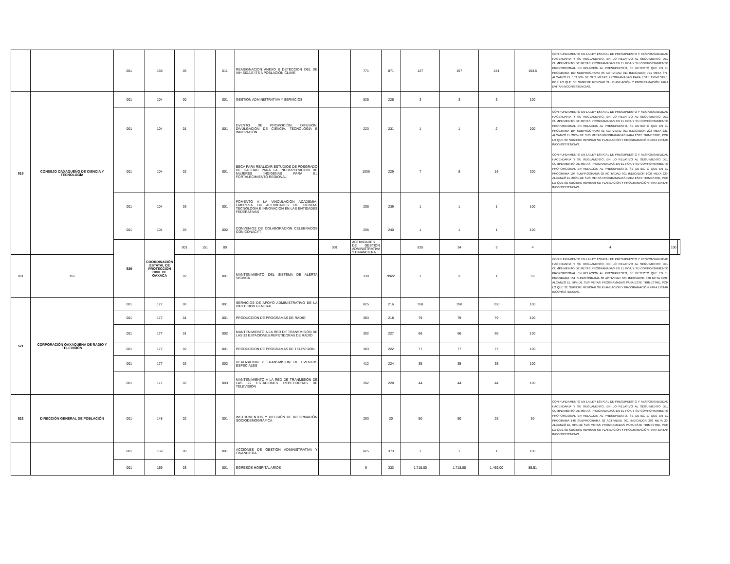| | | 001 | 169 | 05 | | 011 | REASIGNACION ANEXO 8 DETECCION DEL DE VIH SIDA E ITS A POBLACION CLAVE | | 771 | 871 | 127 | 157 | 241 | 153.5 | CON FUNDAMENTO EN LA LEY ESTATAL DE PRESUPUESTO Y RESPONSABILIDAD HACENDARIA Y SU REGLAMENTO, EN LO RELATIVO AL SEGUIMIENTO DEL CUMPLIMIENTO DE METAS PROGRAMADAS EN EL POA Y SU COMPORTAMIENTO PROPORCIONAL EN RELACIÓN AL PRESUPUESTO, SE DETECTÓ QUE EN EL PROGRAMA 169 SUBPROGRAMA 05 ACTIVIDAD 011 INDICADOR 771 META 871, ALCANZÓ EL 153.50% DE SUS METAS PROGRAMADAS PARA ESTE TRIMESTRE, POR LO QUE SE SUGIERE REVISAR SU PLANEACIÓN Y PROGRAMACIÓN PARA EVITAR INCONSISTENCIAS. | | |
| 519 | CONSEJO OAXAQUEÑO DE CIENCIA Y TECNOLOGÍA | 001 | 104 | 00 | | 001 | GESTIÓN ADMINISTRATIVA Y SERVICIOS | | 825 | 226 | 3 | 3 | 3 | 100 | | | |
| | | 001 | 104 | 01 | | 001 | EVENTO DE PROMOCIÓN, DIFUSIÓN, DIVULGACIÓN DE CIENCIA, TECNOLOGÍA E INNOVACIÓN | | 223 | 231 | 1 | 1 | 2 | 200 | CON FUNDAMENTO EN LA LEY ESTATAL DE PRESUPUESTO Y RESPONSABILIDAD HACENDARIA Y SU REGLAMENTO, EN LO RELATIVO AL SEGUIMIENTO DEL CUMPLIMIENTO DE METAS PROGRAMADAS EN EL POA Y SU COMPORTAMIENTO PROPORCIONAL EN RELACIÓN AL PRESUPUESTO, SE DETECTÓ QUE EN EL PROGRAMA 104 SUBPROGRAMA 01 ACTIVIDAD 001 INDICADOR 223 META 231, ALCANZÓ EL 200% DE SUS METAS PROGRAMADAS PARA ESTE TRIMESTRE, POR LO QUE SE SUGIERE REVISAR SU PLANEACIÓN Y PROGRAMACIÓN PARA EVITAR INCONSISTENCIAS. | | |
| | | 001 | 104 | 02 | | 001 | BECA PARA REALIZAR ESTUDIOS DE POSGRADO DE CALIDAD PARA LA INCORPORACION DE MUJERES INDIGENAS PARA EL FORTALECIMIENTO REGIONAL. | | 1036 | 229 | 7 | 8 | 16 | 200 | CON FUNDAMENTO EN LA LEY ESTATAL DE PRESUPUESTO Y RESPONSABILIDAD HACENDARIA Y SU REGLAMENTO, EN LO RELATIVO AL SEGUIMIENTO DEL CUMPLIMIENTO DE METAS PROGRAMADAS EN EL POA Y SU COMPORTAMIENTO PROPORCIONAL EN RELACIÓN AL PRESUPUESTO, SE DETECTÓ QUE EN EL PROGRAMA 104 SUBPROGRAMA 02 ACTIVIDAD 001 INDICADOR 1036 META 229, ALCANZÓ EL 200% DE SUS METAS PROGRAMADAS PARA ESTE TRIMESTRE, POR LO QUE SE SUGIERE REVISAR SU PLANEACIÓN Y PROGRAMACIÓN PARA EVITAR INCONSISTENCIAS. | | |
| | | 001 | 104 | 03 | | 001 | FOMENTO A LA VINCULACIÓN ACADEMIA-EMPRESA EN ACTIVIDADES DE CIENCIA, TECNOLOGÍA E INNOVACIÓN EN LAS ENTIDADES FEDERATIVAS | | 206 | 239 | 1 | 1 | 1 | 100 | | | |
| | | 001 | 104 | 03 | | 002 | CONVENIOS DE COLABORACIÓN CELEBRADOS CON CONACYT | | 206 | 240 | 1 | 1 | 1 | 100 | | | |
| | | 520 | COORDINACIÓN ESTATAL DE PROTECCIÓN CIVIL DE OAXACA | 001 | 151 | 00 | | 001 | ACTIVIDADES DE GESTIÓN ADMINISTRATIVA Y FINANCIERA. | | 825 | 34 | 3 | 4 | 4 | 100 | |
| 001 | 151 | | | 02 | | 001 | MANTENIMIENTO DEL SISTEMA DE ALERTA SISMICA | | 330 | 9922 | 1 | 2 | 1 | 50 | CON FUNDAMENTO EN LA LEY ESTATAL DE PRESUPUESTO Y RESPONSABILIDAD HACENDARIA Y SU REGLAMENTO, EN LO RELATIVO AL SEGUIMIENTO DEL CUMPLIMIENTO DE METAS PROGRAMADAS EN EL POA Y SU COMPORTAMIENTO PROPORCIONAL EN RELACIÓN AL PRESUPUESTO, SE DETECTÓ QUE EN EL PROGRAMA 151 SUBPROGRAMA 02 ACTIVIDAD 001 INDICADOR 330 META 9922, ALCANZÓ EL 50% DE SUS METAS PROGRAMADAS PARA ESTE TRIMESTRE, POR LO QUE SE SUGIERE REVISAR SU PLANEACIÓN Y PROGRAMACIÓN PARA EVITAR INCONSISTENCIAS. | | |
| 521 | CORPORACIÓN OAXAQUEÑA DE RADIO Y TELEVISIÓN | 001 | 177 | 00 | | 001 | SERVICIOS DE APOYO ADMINISTRATIVO DE LA DIRECCION GENERAL | | 825 | 216 | 350 | 350 | 350 | 100 | | | |
| | | 001 | 177 | 01 | | 001 | PRODUCCION DE PROGRAMAS DE RADIO | | 383 | 218 | 79 | 79 | 79 | 100 | | | |
| | | 001 | 177 | 01 | | 002 | MANTENIMIENTO A LA RED DE TRANSMISIÓN DE LAS 33 ESTACIONES REPETIDORAS DE RADIO | | 302 | 227 | 66 | 66 | 66 | 100 | | | |
| | | 001 | 177 | 02 | | 001 | PRODUCCION DE PROGRAMAS DE TELEVISION | | 383 | 222 | 77 | 77 | 77 | 100 | | | |
| | | 001 | 177 | 02 | | 002 | REALIZACION Y TRANSMISION DE EVENTOS ESPECIALES | | 412 | 224 | 35 | 35 | 35 | 100 | | | |
| | | 001 | 177 | 02 | | 003 | MANTENIMIENTO A LA RED DE TRANMISIÓN DE LAS 22 ESTACIONES REPETIDORAS DE TELEVISIÓN | | 302 | 228 | 44 | 44 | 44 | 100 | | | |
| 522 | DIRECCIÓN GENERAL DE POBLACIÓN | 001 | 148 | 02 | | 001 | INSTRUMENTOS Y DIFUSIÓN DE INFORMACIÓN SOCIODEMOGRÁFICA | | 293 | 20 | 50 | 50 | 25 | 50 | CON FUNDAMENTO EN LA LEY ESTATAL DE PRESUPUESTO Y RESPONSABILIDAD HACENDARIA Y SU REGLAMENTO, EN LO RELATIVO AL SEGUIMIENTO DEL CUMPLIMIENTO DE METAS PROGRAMADAS EN EL POA Y SU COMPORTAMIENTO PROPORCIONAL EN RELACIÓN AL PRESUPUESTO, SE DETECTÓ QUE EN EL PROGRAMA 148 SUBPROGRAMA 02 ACTIVIDAD 001 INDICADOR 293 META 20, ALCANZÓ EL 50% DE SUS METAS PROGRAMADAS PARA ESTE TRIMESTRE, POR LO QUE SE SUGIERE REVISAR SU PLANEACIÓN Y PROGRAMACIÓN PARA EVITAR INCONSISTENCIAS. | | |
| | | 001 | 159 | 00 | | 001 | ACCIONES DE GESTION ADMINISTRATIVA Y FINANCIERA | | 825 | 373 | 1 | 1 | 1 | 100 | | | |
| | | 001 | 159 | 03 | | 001 | EGRESOS HOSPITALARIOS | | 9 | 333 | 1,718.00 | 1,718.00 | 1,469.00 | 85.51 | | | |